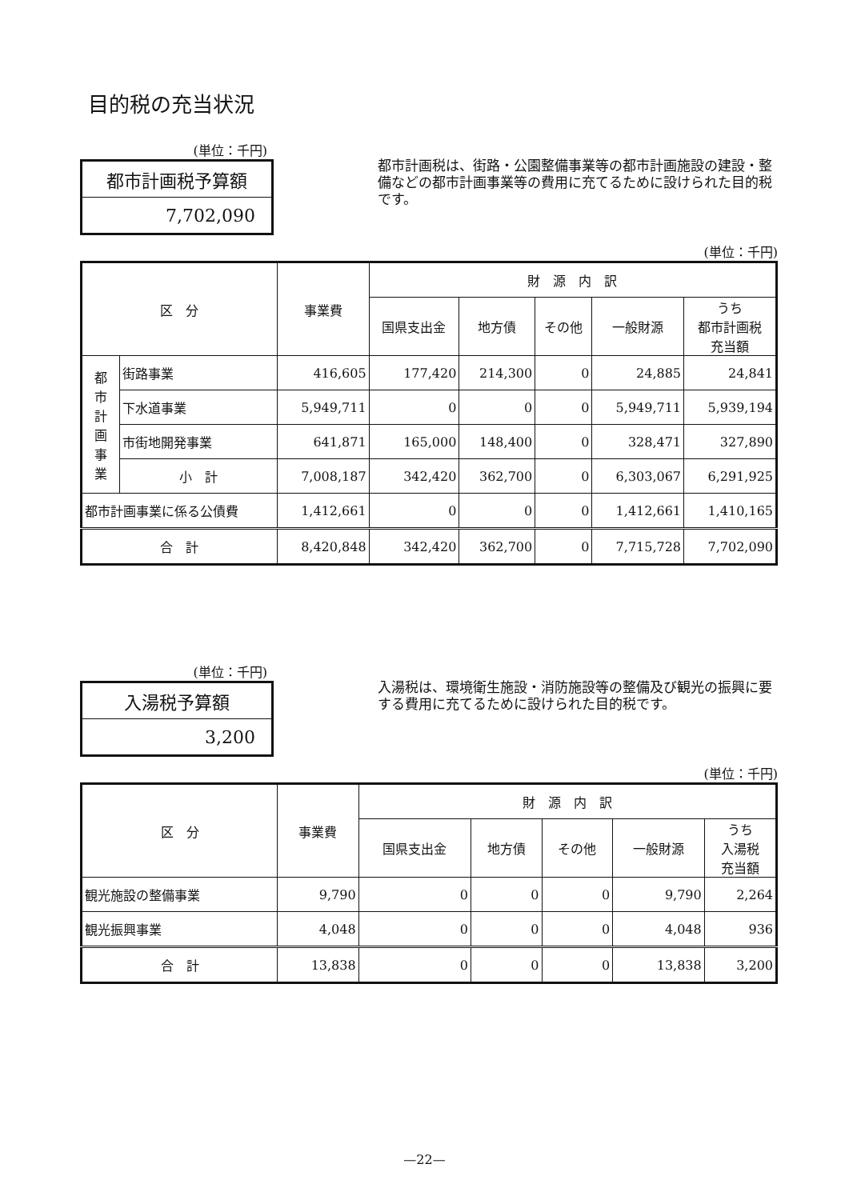目的税の充当状況
(単位：千円)
| 都市計画税予算額 |
| 7,702,090 |
都市計画税は、街路・公園整備事業等の都市計画施設の建設・整備などの都市計画事業等の費用に充てるために設けられた目的税です。
(単位：千円)
| 区 分 | | 事業費 | 財 源 内 訳 | | | | |
| --- | --- | --- | --- | --- | --- | --- | --- |
| | | | 国県支出金 | 地方債 | その他 | 一般財源 | うち 都市計画税 充当額 |
| 都 市 計 画 事 業 | 街路事業 | 416,605 | 177,420 | 214,300 | 0 | 24,885 | 24,841 |
| | 下水道事業 | 5,949,711 | 0 | 0 | 0 | 5,949,711 | 5,939,194 |
| | 市街地開発事業 | 641,871 | 165,000 | 148,400 | 0 | 328,471 | 327,890 |
| | 小 計 | 7,008,187 | 342,420 | 362,700 | 0 | 6,303,067 | 6,291,925 |
| 都市計画事業に係る公債費 | | 1,412,661 | 0 | 0 | 0 | 1,412,661 | 1,410,165 |
| 合 計 | | 8,420,848 | 342,420 | 362,700 | 0 | 7,715,728 | 7,702,090 |
(単位：千円)
| 入湯税予算額 |
| 3,200 |
入湯税は、環境衛生施設・消防施設等の整備及び観光の振興に要する費用に充てるために設けられた目的税です。
(単位：千円)
| 区 分 | 事業費 | 財 源 内 訳 | | | | |
| --- | --- | --- | --- | --- | --- | --- |
| | | 国県支出金 | 地方債 | その他 | 一般財源 | うち 入湯税 充当額 |
| 観光施設の整備事業 | 9,790 | 0 | 0 | 0 | 9,790 | 2,264 |
| 観光振興事業 | 4,048 | 0 | 0 | 0 | 4,048 | 936 |
| 合 計 | 13,838 | 0 | 0 | 0 | 13,838 | 3,200 |
—22—